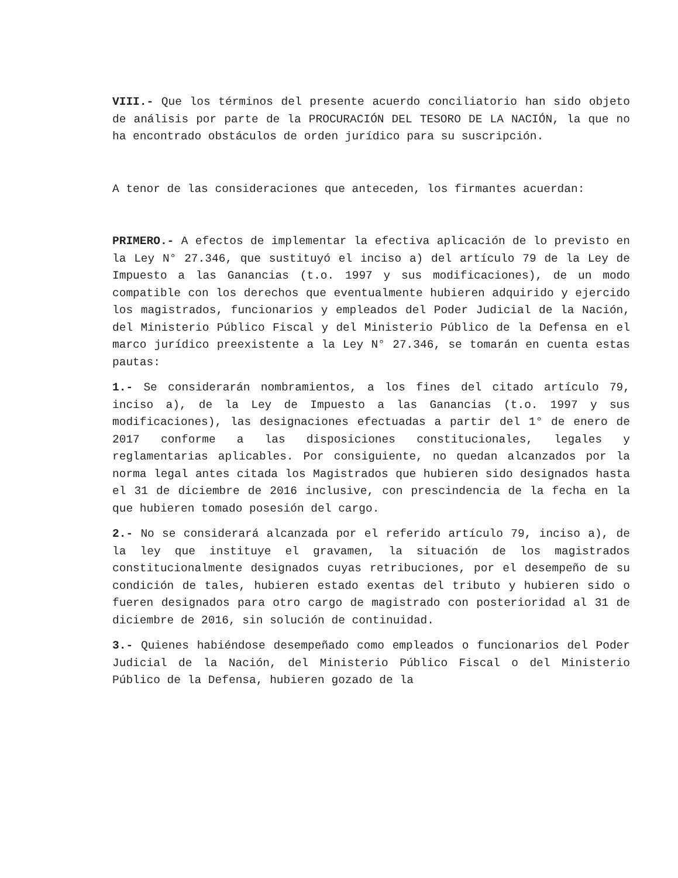VIII.- Que los términos del presente acuerdo conciliatorio han sido objeto de análisis por parte de la PROCURACIÓN DEL TESORO DE LA NACIÓN, la que no ha encontrado obstáculos de orden jurídico para su suscripción.
A tenor de las consideraciones que anteceden, los firmantes acuerdan:
PRIMERO.- A efectos de implementar la efectiva aplicación de lo previsto en la Ley N° 27.346, que sustituyó el inciso a) del artículo 79 de la Ley de Impuesto a las Ganancias (t.o. 1997 y sus modificaciones), de un modo compatible con los derechos que eventualmente hubieren adquirido y ejercido los magistrados, funcionarios y empleados del Poder Judicial de la Nación, del Ministerio Público Fiscal y del Ministerio Público de la Defensa en el marco jurídico preexistente a la Ley N° 27.346, se tomarán en cuenta estas pautas:
1.- Se considerarán nombramientos, a los fines del citado artículo 79, inciso a), de la Ley de Impuesto a las Ganancias (t.o. 1997 y sus modificaciones), las designaciones efectuadas a partir del 1° de enero de 2017 conforme a las disposiciones constitucionales, legales y reglamentarias aplicables. Por consiguiente, no quedan alcanzados por la norma legal antes citada los Magistrados que hubieren sido designados hasta el 31 de diciembre de 2016 inclusive, con prescindencia de la fecha en la que hubieren tomado posesión del cargo.
2.- No se considerará alcanzada por el referido artículo 79, inciso a), de la ley que instituye el gravamen, la situación de los magistrados constitucionalmente designados cuyas retribuciones, por el desempeño de su condición de tales, hubieren estado exentas del tributo y hubieren sido o fueren designados para otro cargo de magistrado con posterioridad al 31 de diciembre de 2016, sin solución de continuidad.
3.- Quienes habiéndose desempeñado como empleados o funcionarios del Poder Judicial de la Nación, del Ministerio Público Fiscal o del Ministerio Público de la Defensa, hubieren gozado de la